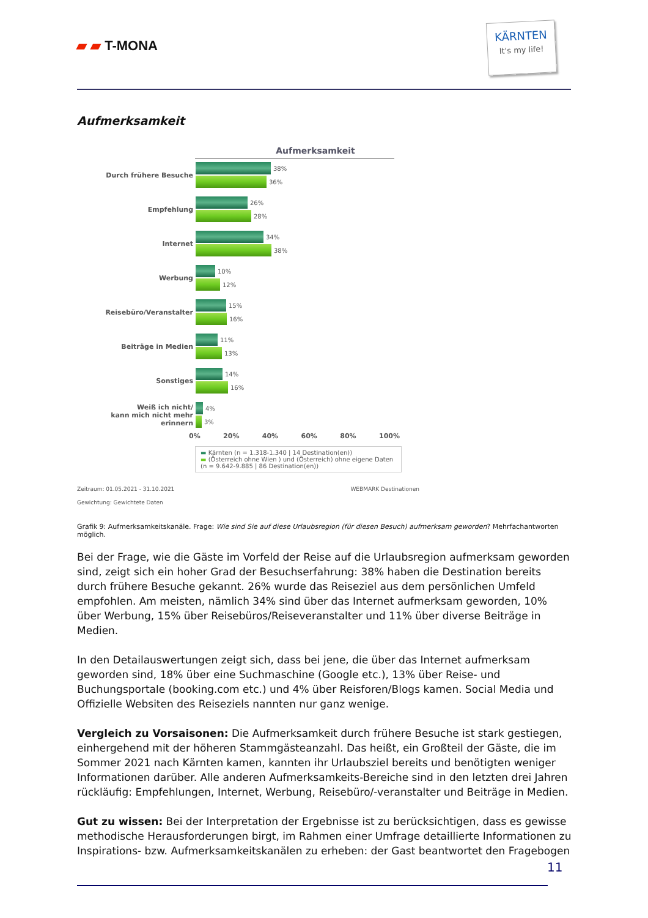▰ ▰ T-MONA
KÄRNTEN
It's my life!
Aufmerksamkeit
Aufmerksamkeit
Durch frühere Besuche
38%
36%
Empfehlung
26%
28%
Internet
34%
38%
Werbung
10%
12%
Reisebüro/Veranstalter
15%
16%
Beiträge in Medien
11%
13%
Sonstiges
14%
16%
Weiß ich nicht/
kann mich nicht mehr erinnern
4%
3%
0% 20% 40% 60% 80% 100%
▬ Kärnten (n = 1.318-1.340 | 14 Destination(en))
▬ (Österreich ohne Wien ) und (Österreich) ohne eigene Daten
(n = 9.642-9.885 | 86 Destination(en))
Zeitraum: 01.05.2021 - 31.10.2021 WEBMARK Destinationen
Gewichtung: Gewichtete Daten
Grafik 9: Aufmerksamkeitskanäle. Frage: Wie sind Sie auf diese Urlaubsregion (für diesen Besuch) aufmerksam geworden? Mehrfachantworten möglich.
Bei der Frage, wie die Gäste im Vorfeld der Reise auf die Urlaubsregion aufmerksam geworden sind, zeigt sich ein hoher Grad der Besuchserfahrung: 38% haben die Destination bereits durch frühere Besuche gekannt. 26% wurde das Reiseziel aus dem persönlichen Umfeld empfohlen. Am meisten, nämlich 34% sind über das Internet aufmerksam geworden, 10% über Werbung, 15% über Reisebüros/Reiseveranstalter und 11% über diverse Beiträge in Medien.
In den Detailauswertungen zeigt sich, dass bei jene, die über das Internet aufmerksam geworden sind, 18% über eine Suchmaschine (Google etc.), 13% über Reise- und Buchungsportale (booking.com etc.) und 4% über Reisforen/Blogs kamen. Social Media und Offizielle Websiten des Reiseziels nannten nur ganz wenige.
Vergleich zu Vorsaisonen: Die Aufmerksamkeit durch frühere Besuche ist stark gestiegen, einhergehend mit der höheren Stammgästeanzahl. Das heißt, ein Großteil der Gäste, die im Sommer 2021 nach Kärnten kamen, kannten ihr Urlaubsziel bereits und benötigten weniger Informationen darüber. Alle anderen Aufmerksamkeits-Bereiche sind in den letzten drei Jahren rückläufig: Empfehlungen, Internet, Werbung, Reisebüro/-veranstalter und Beiträge in Medien.
Gut zu wissen: Bei der Interpretation der Ergebnisse ist zu berücksichtigen, dass es gewisse methodische Herausforderungen birgt, im Rahmen einer Umfrage detaillierte Informationen zu Inspirations- bzw. Aufmerksamkeitskanälen zu erheben: der Gast beantwortet den Fragebogen
11